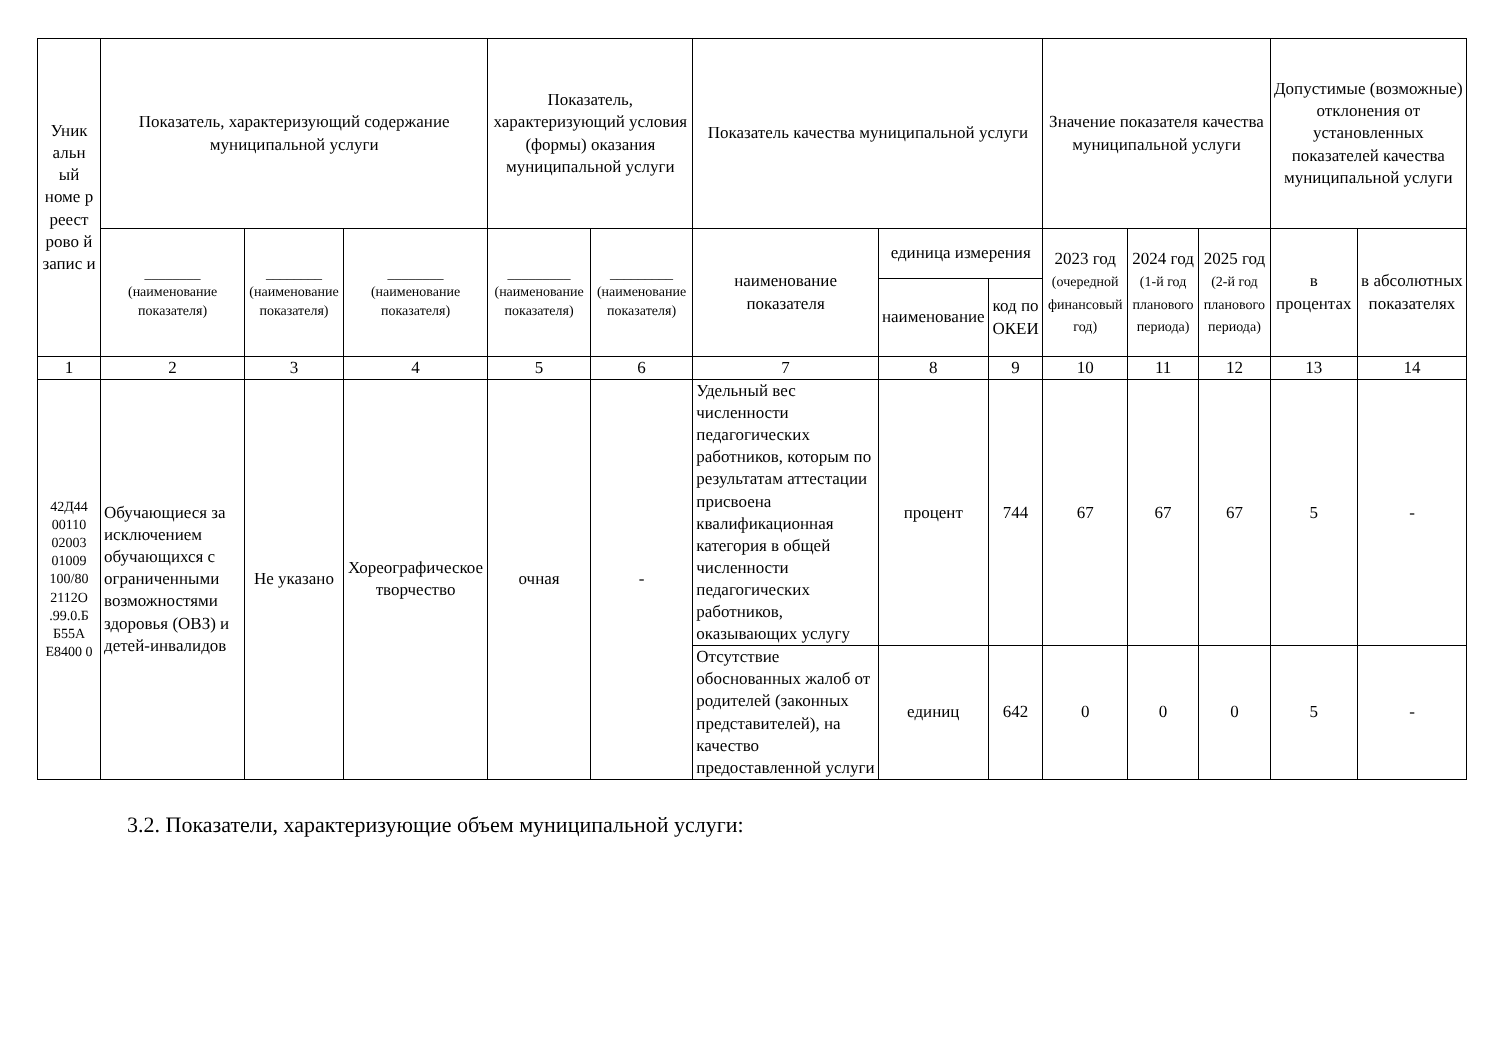| Уник альн ый номе р реест рово й запис и | Показатель, характеризующий содержание муниципальной услуги | | | Показатель, характеризующий условия (формы) оказания муниципальной услуги | | Показатель качества муниципальной услуги | | | Значение показателя качества муниципальной услуги | | | Допустимые (возможные) отклонения от установленных показателей качества муниципальной услуги | |
| --- | --- | --- | --- | --- | --- | --- | --- | --- | --- | --- | --- | --- | --- |
| | ________ (наименование показателя) | ________ (наименование показателя) | ________ (наименование показателя) | _________ (наименование показателя) | _________ (наименование показателя) | наименование показателя | единица измерения | | 2023 год (очередной финансовый год) | 2024 год (1-й год планового периода) | 2025 год (2-й год планового периода) | в процентах | в абсолютных показателях |
| | | | | | | | наименование | код по ОКЕИ | | | | | |
| 1 | 2 | 3 | 4 | 5 | 6 | 7 | 8 | 9 | 10 | 11 | 12 | 13 | 14 |
| 42Д44 00110 02003 01009 100/80 2112О .99.0.Б Б55А Е8400 0 | Обучающиеся за исключением обучающихся с ограниченными возможностями здоровья (ОВЗ) и детей-инвалидов | Не указано | Хореографическое творчество | очная | - | Удельный вес численности педагогических работников, которым по результатам аттестации присвоена квалификационная категория в общей численности педагогических работников, оказывающих услугу | процент | 744 | 67 | 67 | 67 | 5 | - |
| | | | | | | Отсутствие обоснованных жалоб от родителей (законных представителей), на качество предоставленной услуги | единиц | 642 | 0 | 0 | 0 | 5 | - |
3.2. Показатели, характеризующие объем муниципальной услуги: